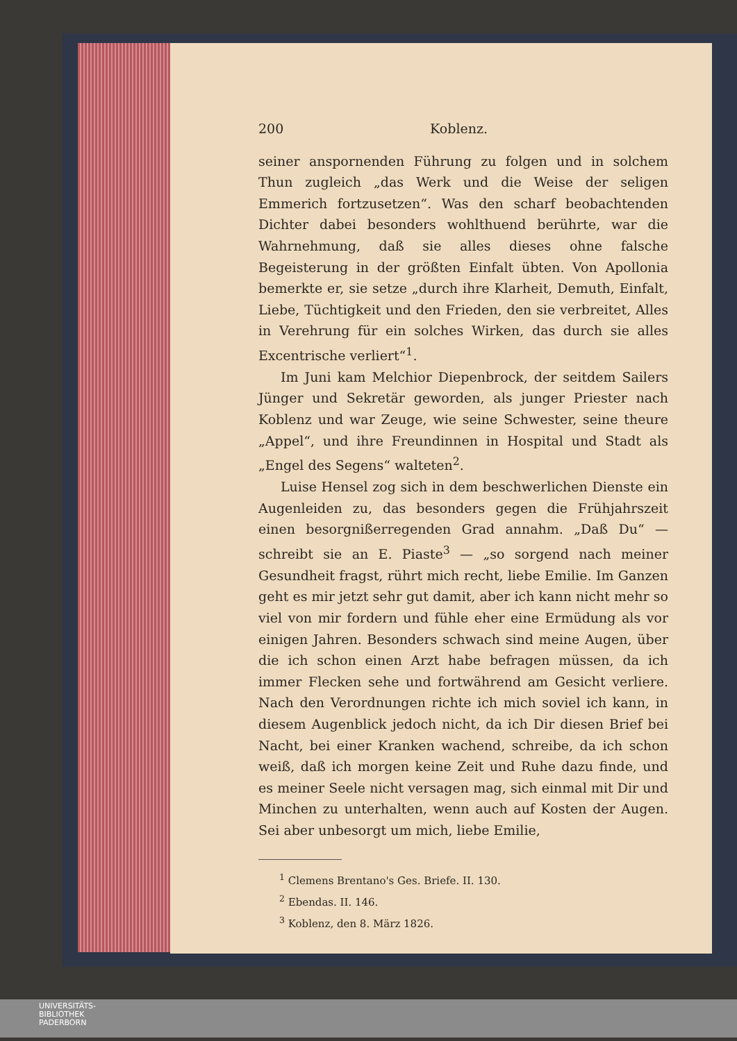200 Koblenz.
seiner anspornenden Führung zu folgen und in solchem Thun zugleich „das Werk und die Weise der seligen Emmerich fortzusetzen“. Was den scharf beobachtenden Dichter dabei besonders wohlthuend berührte, war die Wahrnehmung, daß sie alles dieses ohne falsche Begeisterung in der größten Einfalt übten. Von Apollonia bemerkte er, sie setze „durch ihre Klarheit, Demuth, Einfalt, Liebe, Tüchtigkeit und den Frieden, den sie verbreitet, Alles in Verehrung für ein solches Wirken, das durch sie alles Excentrische verliert“<sup>1</sup>.
Im Juni kam Melchior Diepenbrock, der seitdem Sailers Jünger und Sekretär geworden, als junger Priester nach Koblenz und war Zeuge, wie seine Schwester, seine theure „Appel“, und ihre Freundinnen in Hospital und Stadt als „Engel des Segens“ walteten<sup>2</sup>.
Luise Hensel zog sich in dem beschwerlichen Dienste ein Augenleiden zu, das besonders gegen die Frühjahrszeit einen besorgnißerregenden Grad annahm. „Daß Du“ — schreibt sie an E. Piaste<sup>3</sup> — „so sorgend nach meiner Gesundheit fragst, rührt mich recht, liebe Emilie. Im Ganzen geht es mir jetzt sehr gut damit, aber ich kann nicht mehr so viel von mir fordern und fühle eher eine Ermüdung als vor einigen Jahren. Besonders schwach sind meine Augen, über die ich schon einen Arzt habe befragen müssen, da ich immer Flecken sehe und fortwährend am Gesicht verliere. Nach den Verordnungen richte ich mich soviel ich kann, in diesem Augenblick jedoch nicht, da ich Dir diesen Brief bei Nacht, bei einer Kranken wachend, schreibe, da ich schon weiß, daß ich morgen keine Zeit und Ruhe dazu finde, und es meiner Seele nicht versagen mag, sich einmal mit Dir und Minchen zu unterhalten, wenn auch auf Kosten der Augen. Sei aber unbesorgt um mich, liebe Emilie,
<sup>1</sup> Clemens Brentano's Ges. Briefe. II. 130.
<sup>2</sup> Ebendas. II. 146.
<sup>3</sup> Koblenz, den 8. März 1826.
UNIVERSITÄTS-
BIBLIOTHEK
PADERBORN